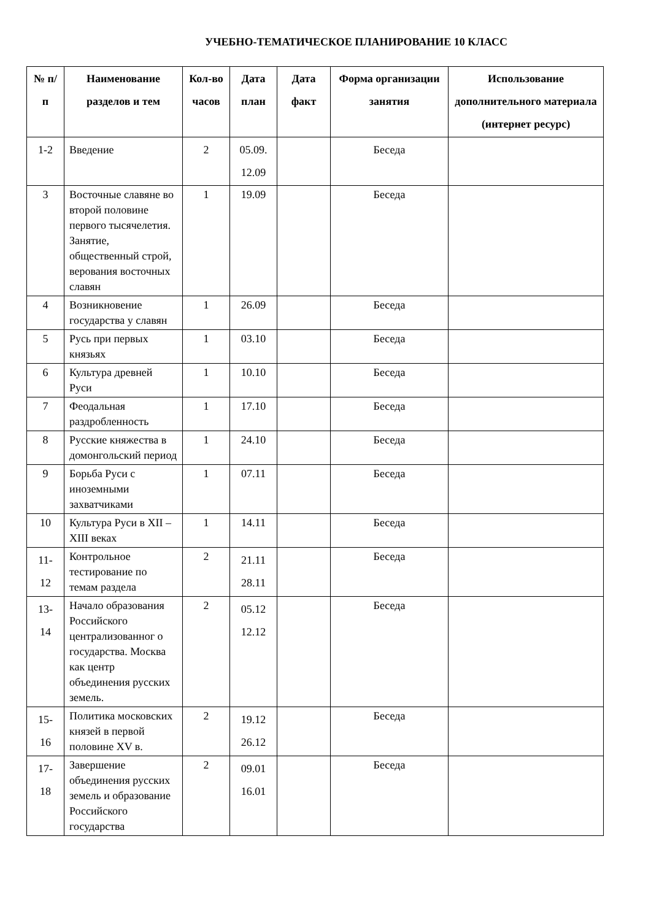УЧЕБНО-ТЕМАТИЧЕСКОЕ ПЛАНИРОВАНИЕ 10 КЛАСС
| № п/п | Наименование разделов и тем | Кол-во часов | Дата план | Дата факт | Форма организации занятия | Использование дополнительного материала (интернет ресурс) |
| --- | --- | --- | --- | --- | --- | --- |
| 1-2 | Введение | 2 | 05.09. 12.09 | | Беседа | |
| 3 | Восточные славяне во второй половине первого тысячелетия. Занятие, общественный строй, верования восточных славян | 1 | 19.09 | | Беседа | |
| 4 | Возникновение государства у славян | 1 | 26.09 | | Беседа | |
| 5 | Русь при первых князьях | 1 | 03.10 | | Беседа | |
| 6 | Культура древней Руси | 1 | 10.10 | | Беседа | |
| 7 | Феодальная раздробленность | 1 | 17.10 | | Беседа | |
| 8 | Русские княжества в домонгольский период | 1 | 24.10 | | Беседа | |
| 9 | Борьба Руси с иноземными захватчиками | 1 | 07.11 | | Беседа | |
| 10 | Культура Руси в XII – XIII веках | 1 | 14.11 | | Беседа | |
| 11- 12 | Контрольное тестирование по темам раздела | 2 | 21.11 28.11 | | Беседа | |
| 13- 14 | Начало образования Российского централизованног о государства. Москва как центр объединения русских земель. | 2 | 05.12 12.12 | | Беседа | |
| 15- 16 | Политика московских князей в первой половине XV в. | 2 | 19.12 26.12 | | Беседа | |
| 17- 18 | Завершение объединения русских земель и образование Российского государства | 2 | 09.01 16.01 | | Беседа | |